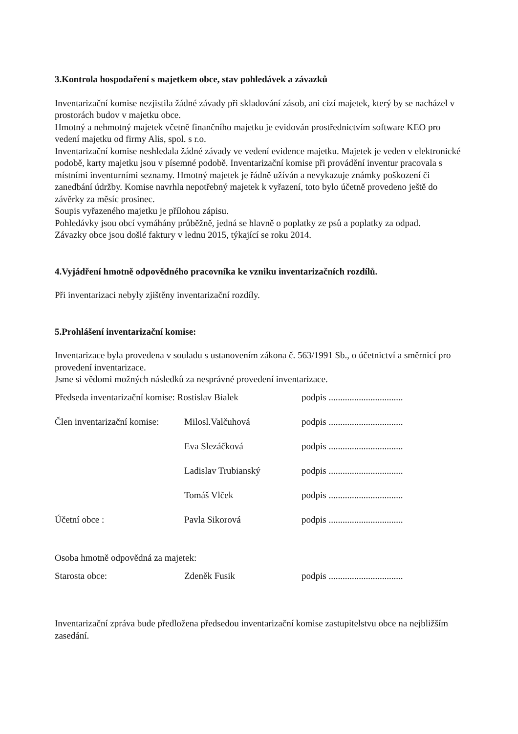3.Kontrola hospodaření s majetkem obce, stav pohledávek a závazků
Inventarizační komise nezjistila žádné závady při skladování zásob, ani cizí majetek, který by se nacházel v prostorách budov v majetku obce.
Hmotný a nehmotný majetek včetně finančního majetku je evidován prostřednictvím software KEO pro vedení majetku od firmy Alis, spol. s r.o.
Inventarizační komise neshledala žádné závady ve vedení evidence majetku. Majetek je veden v elektronické podobě, karty majetku jsou v písemné podobě. Inventarizační komise při provádění inventur pracovala s místními inventurními seznamy. Hmotný majetek je řádně užíván a nevykazuje známky poškození či zanedbání údržby. Komise navrhla nepotřebný majetek k vyřazení, toto bylo účetně provedeno ještě do závěrky za měsíc prosinec.
Soupis vyřazeného majetku je přílohou zápisu.
Pohledávky jsou obcí vymáhány průběžně, jedná se hlavně o poplatky ze psů a poplatky za odpad.
Závazky obce jsou došlé faktury v lednu 2015, týkající se roku 2014.
4.Vyjádření hmotně odpovědného pracovníka ke vzniku inventarizačních rozdílů.
Při inventarizaci nebyly zjištěny inventarizační rozdíly.
5.Prohlášení inventarizační komise:
Inventarizace byla provedena v souladu s ustanovením zákona č. 563/1991 Sb., o účetnictví a směrnicí pro provedení inventarizace.
Jsme si vědomi možných následků za nesprávné provedení inventarizace.
| Předseda inventarizační komise: Rostislav Bialek | | podpis ................................ |
| Člen inventarizační komise: | Milosl.Valčuhová | podpis ................................ |
| | Eva Slezáčková | podpis ................................ |
| | Ladislav Trubianský | podpis ................................ |
| | Tomáš Vlček | podpis ................................ |
| Účetní obce : | Pavla Sikorová | podpis ................................ |
Osoba hmotně odpovědná za majetek:
| Starosta obce: | Zdeněk Fusik | podpis ................................ |
Inventarizační zpráva bude předložena předsedou inventarizační komise zastupitelstvu obce na nejbližším zasedání.